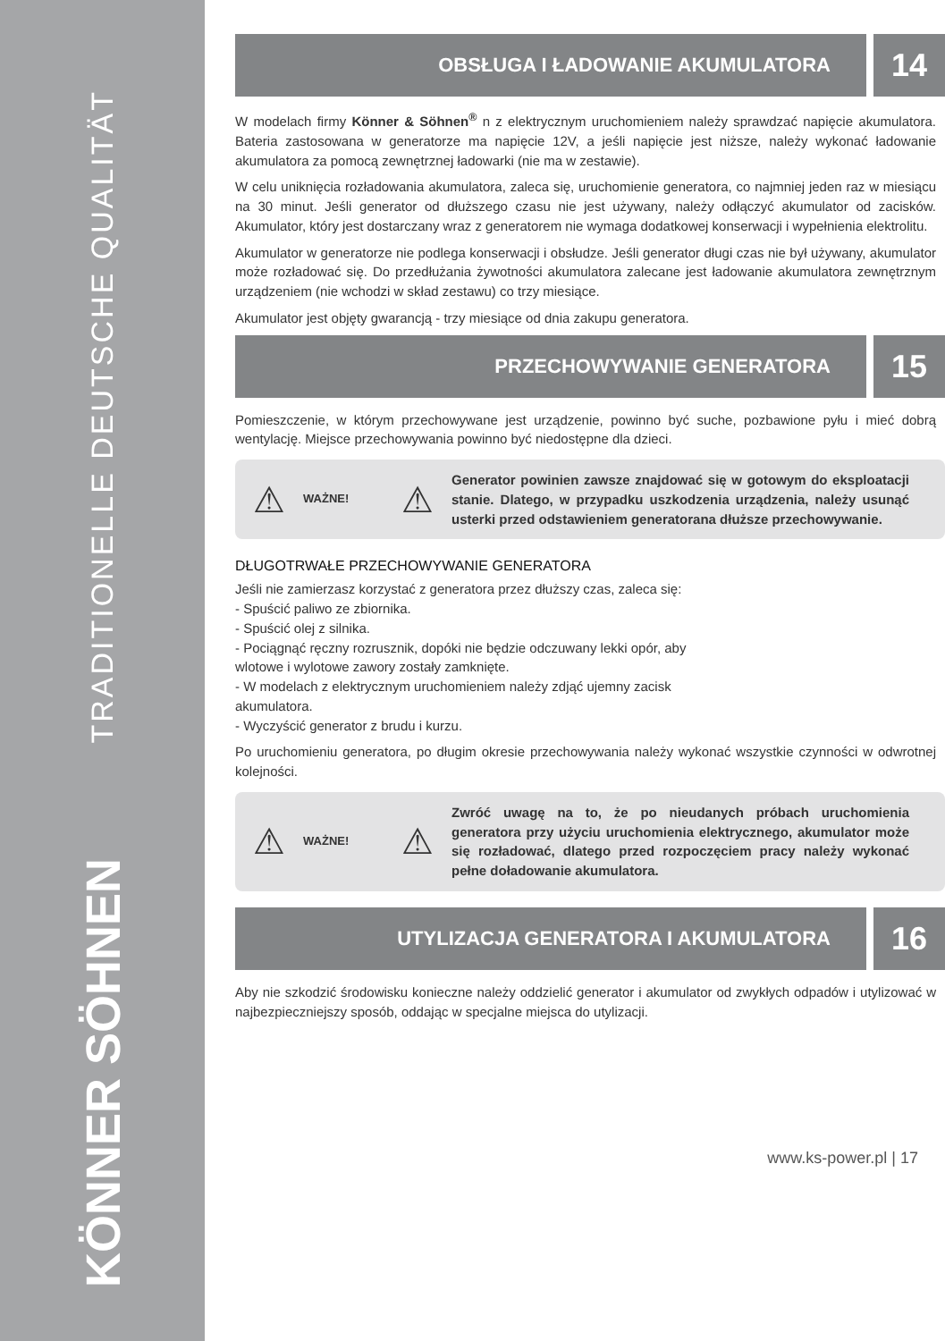TRADITIONELLE DEUTSCHE QUALITÄT
KÖNNER SÖHNEN
OBSŁUGA I ŁADOWANIE AKUMULATORA
14
W modelach firmy Könner & Söhnen<sup>®</sup> n z elektrycznym uruchomieniem należy sprawdzać napięcie akumulatora. Bateria zastosowana w generatorze ma napięcie 12V, a jeśli napięcie jest niższe, należy wykonać ładowanie akumulatora za pomocą zewnętrznej ładowarki (nie ma w zestawie).
W celu uniknięcia rozładowania akumulatora, zaleca się, uruchomienie generatora, co najmniej jeden raz w miesiącu na 30 minut. Jeśli generator od dłuższego czasu nie jest używany, należy odłączyć akumulator od zacisków. Akumulator, który jest dostarczany wraz z generatorem nie wymaga dodatkowej konserwacji i wypełnienia elektrolitu.
Akumulator w generatorze nie podlega konserwacji i obsłudze. Jeśli generator długi czas nie był używany, akumulator może rozładować się. Do przedłużania żywotności akumulatora zalecane jest ładowanie akumulatora zewnętrznym urządzeniem (nie wchodzi w skład zestawu) co trzy miesiące.
Akumulator jest objęty gwarancją - trzy miesiące od dnia zakupu generatora.
PRZECHOWYWANIE GENERATORA
15
Pomieszczenie, w którym przechowywane jest urządzenie, powinno być suche, pozbawione pyłu i mieć dobrą wentylację. Miejsce przechowywania powinno być niedostępne dla dzieci.
⚠
WAŻNE!
⚠
Generator powinien zawsze znajdować się w gotowym do eksploatacji stanie. Dlatego, w przypadku uszkodzenia urządzenia, należy usunąć usterki przed odstawieniem generatorana dłuższe przechowywanie.
DŁUGOTRWAŁE PRZECHOWYWANIE GENERATORA
Jeśli nie zamierzasz korzystać z generatora przez dłuższy czas, zaleca się:
- Spuścić paliwo ze zbiornika.
- Spuścić olej z silnika.
- Pociągnąć ręczny rozrusznik, dopóki nie będzie odczuwany lekki opór, aby
wlotowe i wylotowe zawory zostały zamknięte.
- W modelach z elektrycznym uruchomieniem należy zdjąć ujemny zacisk
akumulatora.
- Wyczyścić generator z brudu i kurzu.
Po uruchomieniu generatora, po długim okresie przechowywania należy wykonać wszystkie czynności w odwrotnej kolejności.
⚠
WAŻNE!
⚠
Zwróć uwagę na to, że po nieudanych próbach uruchomienia generatora przy użyciu uruchomienia elektrycznego, akumulator może się rozładować, dlatego przed rozpoczęciem pracy należy wykonać pełne doładowanie akumulatora.
UTYLIZACJA GENERATORA I AKUMULATORA
16
Aby nie szkodzić środowisku konieczne należy oddzielić generator i akumulator od zwykłych odpadów i utylizować w najbezpieczniejszy sposób, oddając w specjalne miejsca do utylizacji.
www.ks-power.pl | 17